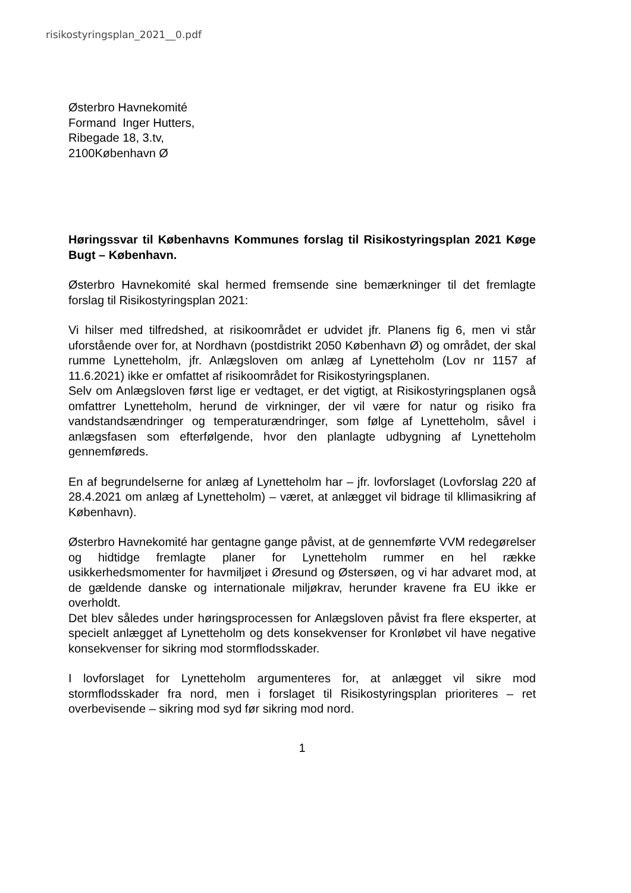risikostyringsplan_2021__0.pdf
Østerbro Havnekomité
Formand Inger Hutters,
Ribegade 18, 3.tv,
2100København Ø
Høringssvar til Københavns Kommunes forslag til Risikostyringsplan 2021 Køge Bugt – København.
Østerbro Havnekomité skal hermed fremsende sine bemærkninger til det fremlagte forslag til Risikostyringsplan 2021:
Vi hilser med tilfredshed, at risikoområdet er udvidet jfr. Planens fig 6, men vi står uforstående over for, at Nordhavn (postdistrikt 2050 København Ø) og området, der skal rumme Lynetteholm, jfr. Anlægsloven om anlæg af Lynetteholm (Lov nr 1157 af 11.6.2021) ikke er omfattet af risikoområdet for Risikostyringsplanen.
Selv om Anlægsloven først lige er vedtaget, er det vigtigt, at Risikostyringsplanen også omfattrer Lynetteholm, herund de virkninger, der vil være for natur og risiko fra vandstandsændringer og temperaturændringer, som følge af Lynetteholm, såvel i anlægsfasen som efterfølgende, hvor den planlagte udbygning af Lynetteholm gennemføreds.
En af begrundelserne for anlæg af Lynetteholm har – jfr. lovforslaget (Lovforslag 220 af 28.4.2021 om anlæg af Lynetteholm) – været, at anlægget vil bidrage til kllimasikring af København).
Østerbro Havnekomité har gentagne gange påvist, at de gennemførte VVM redegørelser og hidtidge fremlagte planer for Lynetteholm rummer en hel række usikkerhedsmomenter for havmiljøet i Øresund og Østersøen, og vi har advaret mod, at de gældende danske og internationale miljøkrav, herunder kravene fra EU ikke er overholdt.
Det blev således under høringsprocessen for Anlægsloven påvist fra flere eksperter, at specielt anlægget af Lynetteholm og dets konsekvenser for Kronløbet vil have negative konsekvenser for sikring mod stormflodsskader.
I lovforslaget for Lynetteholm argumenteres for, at anlægget vil sikre mod stormflodsskader fra nord, men i forslaget til Risikostyringsplan prioriteres – ret overbevisende – sikring mod syd før sikring mod nord.
1